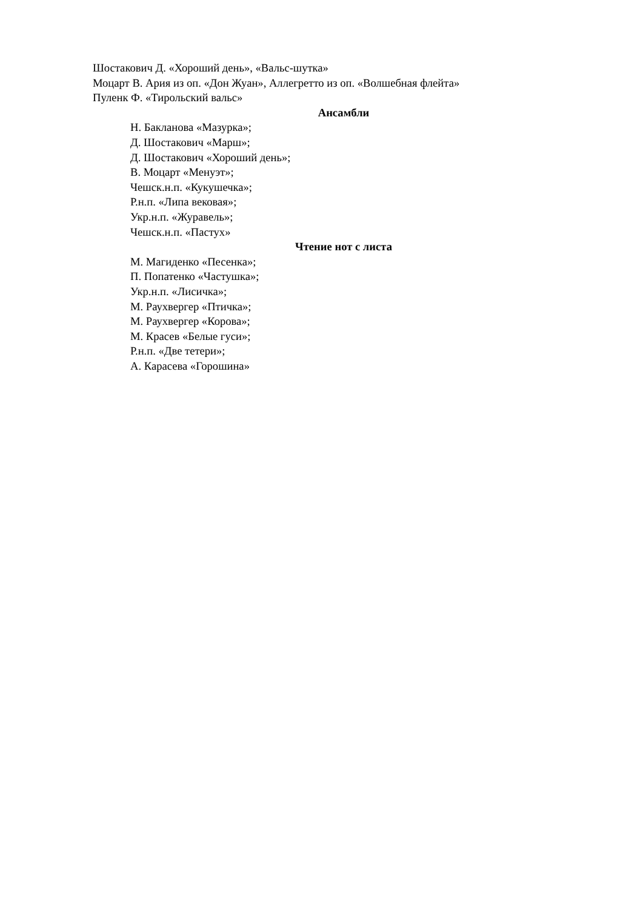Шостакович Д. «Хороший день», «Вальс-шутка»
Моцарт В. Ария из оп. «Дон Жуан», Аллегретто из оп. «Волшебная флейта»
Пуленк Ф. «Тирольский вальс»
Ансамбли
Н. Бакланова «Мазурка»;
Д. Шостакович «Марш»;
Д. Шостакович «Хороший день»;
В. Моцарт «Менуэт»;
Чешск.н.п. «Кукушечка»;
Р.н.п. «Липа вековая»;
Укр.н.п. «Журавель»;
Чешск.н.п. «Пастух»
Чтение нот с листа
М. Магиденко «Песенка»;
П. Попатенко «Частушка»;
Укр.н.п. «Лисичка»;
М. Раухвергер «Птичка»;
М. Раухвергер «Корова»;
М. Красев «Белые гуси»;
Р.н.п. «Две тетери»;
А. Карасева «Горошина»